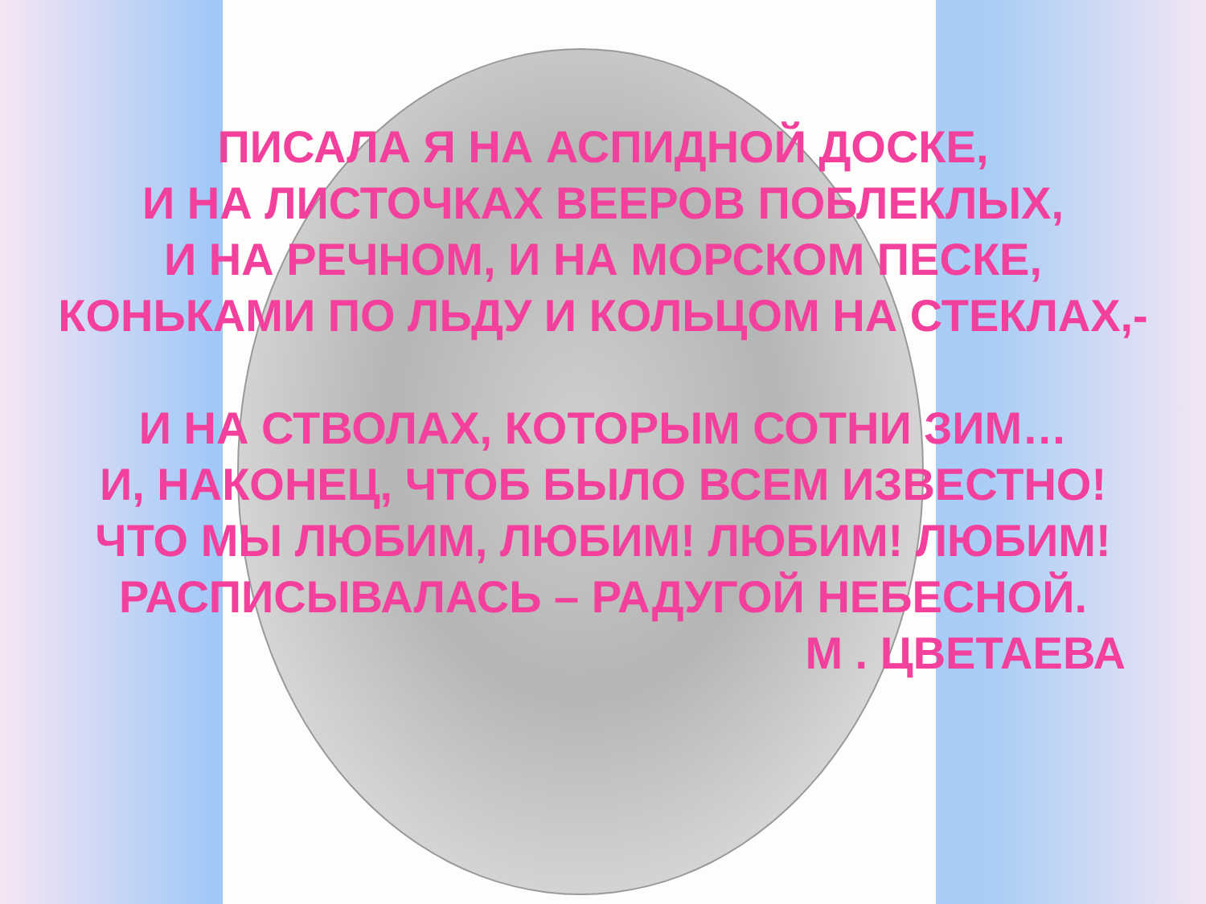ПИСАЛА Я НА АСПИДНОЙ ДОСКЕ,
И НА ЛИСТОЧКАХ ВЕЕРОВ ПОБЛЕКЛЫХ,
И НА РЕЧНОМ, И НА МОРСКОМ ПЕСКЕ,
КОНЬКАМИ ПО ЛЬДУ И КОЛЬЦОМ НА СТЕКЛАХ,-
И НА СТВОЛАХ, КОТОРЫМ СОТНИ ЗИМ…
И, НАКОНЕЦ, ЧТОБ БЫЛО ВСЕМ ИЗВЕСТНО!
ЧТО МЫ ЛЮБИМ, ЛЮБИМ! ЛЮБИМ! ЛЮБИМ!
РАСПИСЫВАЛАСЬ – РАДУГОЙ НЕБЕСНОЙ.
М . ЦВЕТАЕВА